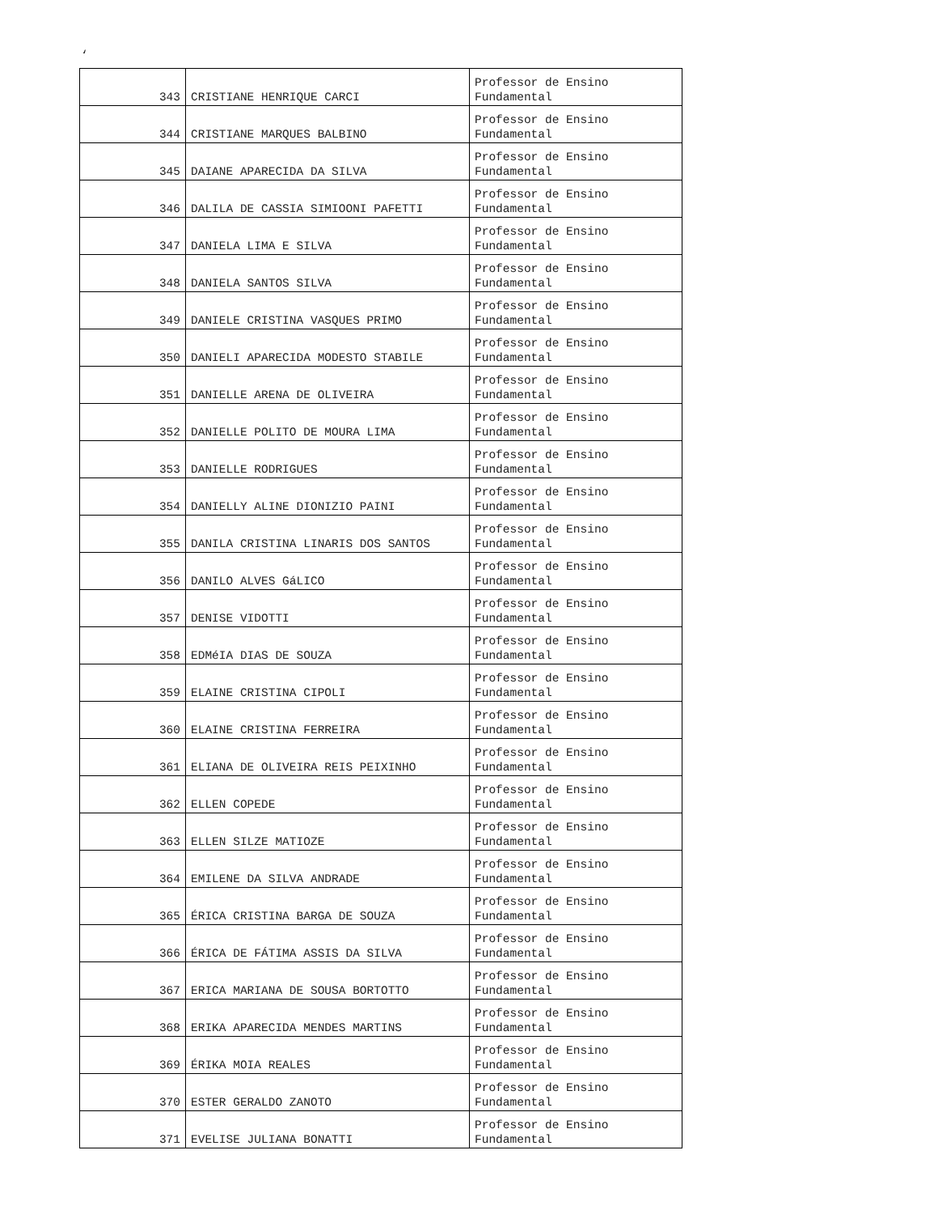‘
| 343 | CRISTIANE HENRIQUE CARCI | Professor de Ensino Fundamental |
| 344 | CRISTIANE MARQUES BALBINO | Professor de Ensino Fundamental |
| 345 | DAIANE APARECIDA DA SILVA | Professor de Ensino Fundamental |
| 346 | DALILA DE CASSIA SIMIOONI PAFETTI | Professor de Ensino Fundamental |
| 347 | DANIELA LIMA E SILVA | Professor de Ensino Fundamental |
| 348 | DANIELA SANTOS SILVA | Professor de Ensino Fundamental |
| 349 | DANIELE CRISTINA VASQUES PRIMO | Professor de Ensino Fundamental |
| 350 | DANIELI APARECIDA MODESTO STABILE | Professor de Ensino Fundamental |
| 351 | DANIELLE ARENA DE OLIVEIRA | Professor de Ensino Fundamental |
| 352 | DANIELLE POLITO DE MOURA LIMA | Professor de Ensino Fundamental |
| 353 | DANIELLE RODRIGUES | Professor de Ensino Fundamental |
| 354 | DANIELLY ALINE DIONIZIO PAINI | Professor de Ensino Fundamental |
| 355 | DANILA CRISTINA LINARIS DOS SANTOS | Professor de Ensino Fundamental |
| 356 | DANILO ALVES GáLICO | Professor de Ensino Fundamental |
| 357 | DENISE VIDOTTI | Professor de Ensino Fundamental |
| 358 | EDMéIA DIAS DE SOUZA | Professor de Ensino Fundamental |
| 359 | ELAINE CRISTINA CIPOLI | Professor de Ensino Fundamental |
| 360 | ELAINE CRISTINA FERREIRA | Professor de Ensino Fundamental |
| 361 | ELIANA DE OLIVEIRA REIS PEIXINHO | Professor de Ensino Fundamental |
| 362 | ELLEN COPEDE | Professor de Ensino Fundamental |
| 363 | ELLEN SILZE MATIOZE | Professor de Ensino Fundamental |
| 364 | EMILENE DA SILVA ANDRADE | Professor de Ensino Fundamental |
| 365 | ÉRICA CRISTINA BARGA DE SOUZA | Professor de Ensino Fundamental |
| 366 | ÉRICA DE FÁTIMA ASSIS DA SILVA | Professor de Ensino Fundamental |
| 367 | ERICA MARIANA DE SOUSA BORTOTTO | Professor de Ensino Fundamental |
| 368 | ERIKA APARECIDA MENDES MARTINS | Professor de Ensino Fundamental |
| 369 | ÉRIKA MOIA REALES | Professor de Ensino Fundamental |
| 370 | ESTER GERALDO ZANOTO | Professor de Ensino Fundamental |
| 371 | EVELISE JULIANA BONATTI | Professor de Ensino Fundamental |